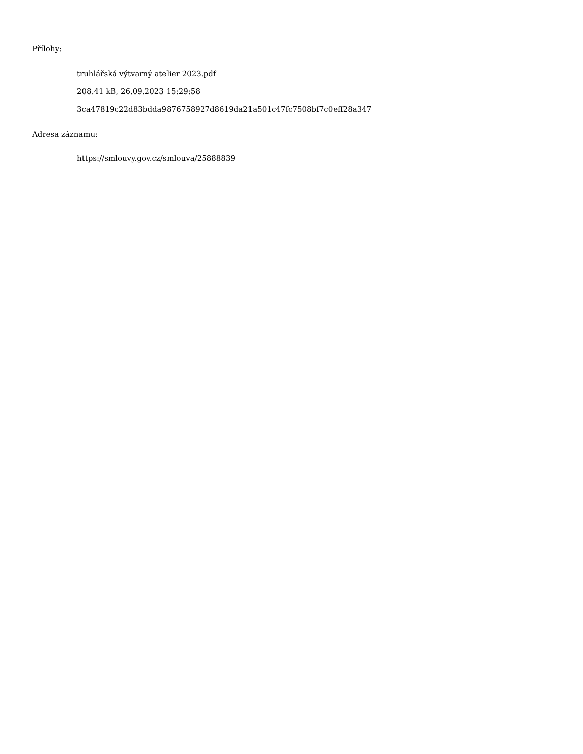Přílohy:
truhlářská výtvarný atelier 2023.pdf
208.41 kB, 26.09.2023 15:29:58
3ca47819c22d83bdda9876758927d8619da21a501c47fc7508bf7c0eff28a347
Adresa záznamu:
https://smlouvy.gov.cz/smlouva/25888839